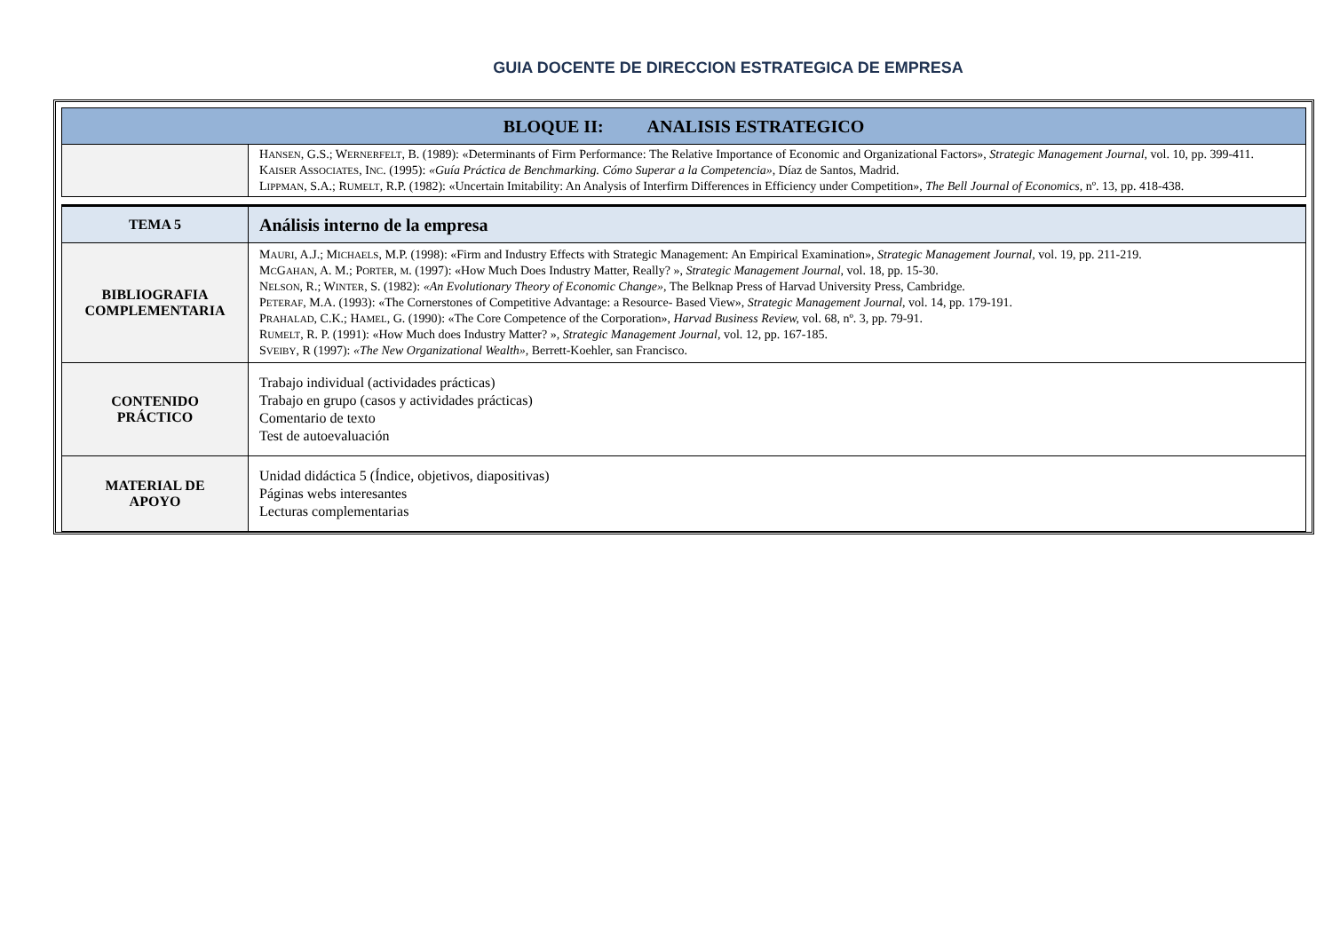GUIA DOCENTE DE DIRECCION ESTRATEGICA DE EMPRESA
| BLOQUE II: ANALISIS ESTRATEGICO | |
| | H ANSEN , G.S.; W ERNERFELT , B. (1989): «Determinants of Firm Performance: The Relative Importance of Economic and Organizational Factors», Strategic Management Journal, vol. 10, pp. 399-411. K AISER A SSOCIATES , I NC . (1995): «Guía Práctica de Benchmarking. Cómo Superar a la Competencia» , Díaz de Santos, Madrid. L IPPMAN , S.A.; R UMELT , R.P. (1982): «Uncertain Imitability: An Analysis of Interfirm Differences in Efficiency under Competition», The Bell Journal of Economics, nº. 13, pp. 418-438. |
| TEMA 5 | Análisis interno de la empresa |
| BIBLIOGRAFIA COMPLEMENTARIA | M AURI , A.J.; M ICHAELS , M.P. (1998): «Firm and Industry Effects with Strategic Management: An Empirical Examination», Strategic Management Journal, vol. 19, pp. 211-219. M C G AHAN , A. M.; P ORTER , M . (1997): «How Much Does Industry Matter, Really? », Strategic Management Journal, vol. 18, pp. 15-30. N ELSON , R.; W INTER , S. (1982): «An Evolutionary Theory of Economic Change», The Belknap Press of Harvad University Press, Cambridge. P ETERAF , M.A. (1993): «The Cornerstones of Competitive Advantage: a Resource- Based View», Strategic Management Journal, vol. 14, pp. 179-191. P RAHALAD , C.K.; H AMEL , G. (1990): «The Core Competence of the Corporation», Harvad Business Review, vol. 68, nº. 3, pp. 79-91. R UMELT , R. P. (1991): «How Much does Industry Matter? », Strategic Management Journal, vol. 12, pp. 167-185. S VEIBY , R (1997): «The New Organizational Wealth», Berrett-Koehler, san Francisco. |
| CONTENIDO PRÁCTICO | Trabajo individual (actividades prácticas) Trabajo en grupo (casos y actividades prácticas) Comentario de texto Test de autoevaluación |
| MATERIAL DE APOYO | Unidad didáctica 5 (Índice, objetivos, diapositivas) Páginas webs interesantes Lecturas complementarias |